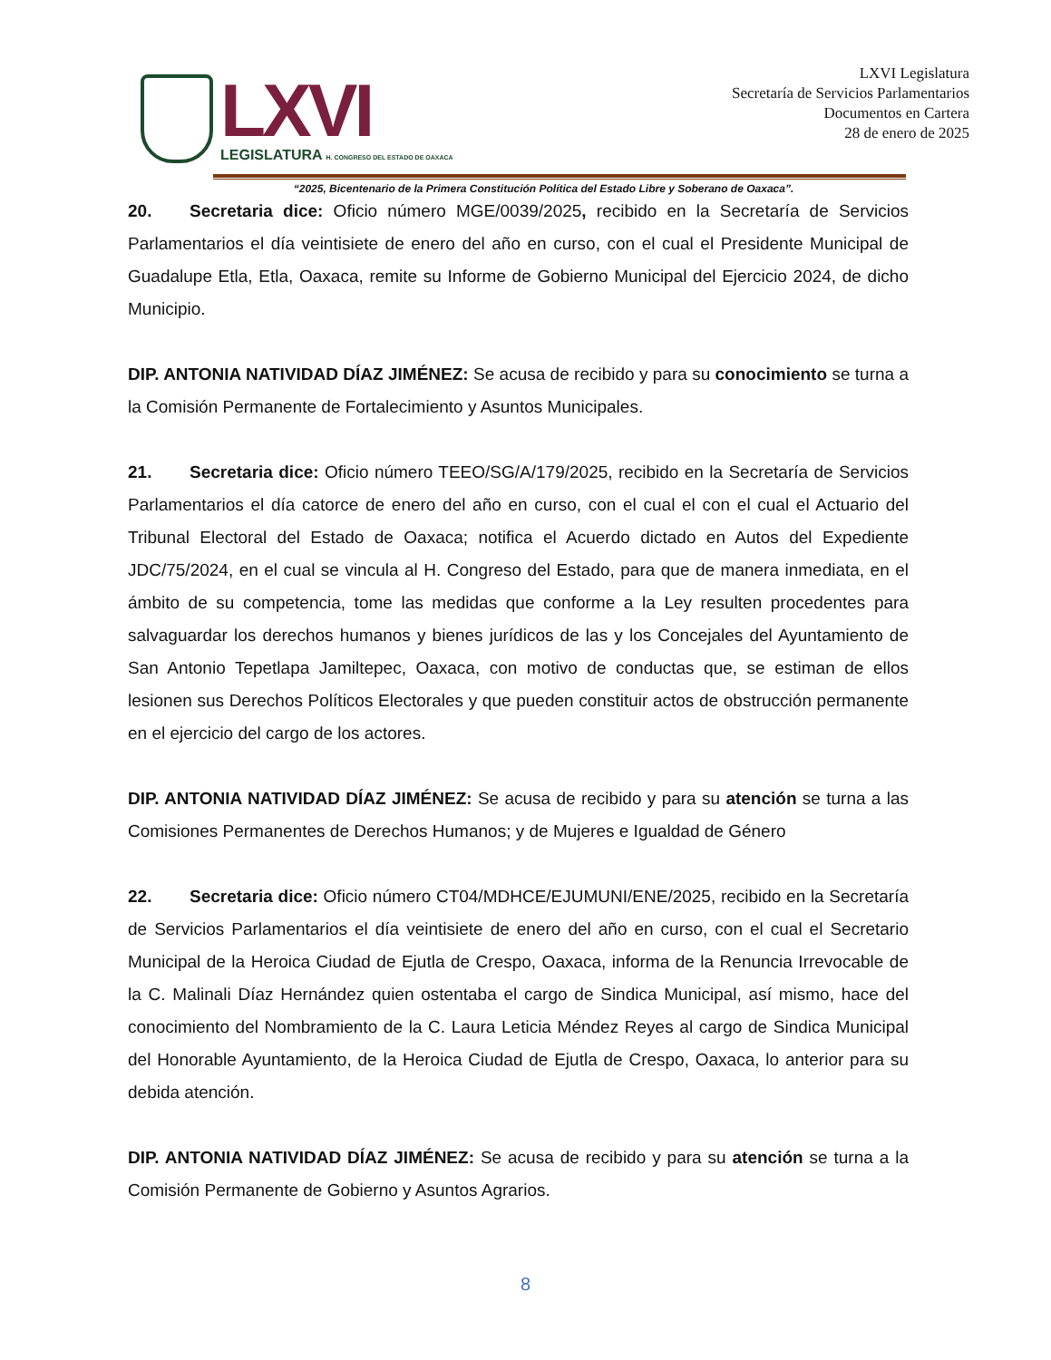LXVI
LEGISLATURA H. CONGRESO DEL ESTADO DE OAXACA
LXVI Legislatura
Secretaría de Servicios Parlamentarios
Documentos en Cartera
28 de enero de 2025
“2025, Bicentenario de la Primera Constitución Política del Estado Libre y Soberano de Oaxaca”.
20. Secretaria dice: Oficio número MGE/0039/2025, recibido en la Secretaría de Servicios Parlamentarios el día veintisiete de enero del año en curso, con el cual el Presidente Municipal de Guadalupe Etla, Etla, Oaxaca, remite su Informe de Gobierno Municipal del Ejercicio 2024, de dicho Municipio.
DIP. ANTONIA NATIVIDAD DÍAZ JIMÉNEZ: Se acusa de recibido y para su conocimiento se turna a la Comisión Permanente de Fortalecimiento y Asuntos Municipales.
21. Secretaria dice: Oficio número TEEO/SG/A/179/2025, recibido en la Secretaría de Servicios Parlamentarios el día catorce de enero del año en curso, con el cual el con el cual el Actuario del Tribunal Electoral del Estado de Oaxaca; notifica el Acuerdo dictado en Autos del Expediente JDC/75/2024, en el cual se vincula al H. Congreso del Estado, para que de manera inmediata, en el ámbito de su competencia, tome las medidas que conforme a la Ley resulten procedentes para salvaguardar los derechos humanos y bienes jurídicos de las y los Concejales del Ayuntamiento de San Antonio Tepetlapa Jamiltepec, Oaxaca, con motivo de conductas que, se estiman de ellos lesionen sus Derechos Políticos Electorales y que pueden constituir actos de obstrucción permanente en el ejercicio del cargo de los actores.
DIP. ANTONIA NATIVIDAD DÍAZ JIMÉNEZ: Se acusa de recibido y para su atención se turna a las Comisiones Permanentes de Derechos Humanos; y de Mujeres e Igualdad de Género
22. Secretaria dice: Oficio número CT04/MDHCE/EJUMUNI/ENE/2025, recibido en la Secretaría de Servicios Parlamentarios el día veintisiete de enero del año en curso, con el cual el Secretario Municipal de la Heroica Ciudad de Ejutla de Crespo, Oaxaca, informa de la Renuncia Irrevocable de la C. Malinali Díaz Hernández quien ostentaba el cargo de Sindica Municipal, así mismo, hace del conocimiento del Nombramiento de la C. Laura Leticia Méndez Reyes al cargo de Sindica Municipal del Honorable Ayuntamiento, de la Heroica Ciudad de Ejutla de Crespo, Oaxaca, lo anterior para su debida atención.
DIP. ANTONIA NATIVIDAD DÍAZ JIMÉNEZ: Se acusa de recibido y para su atención se turna a la Comisión Permanente de Gobierno y Asuntos Agrarios.
8